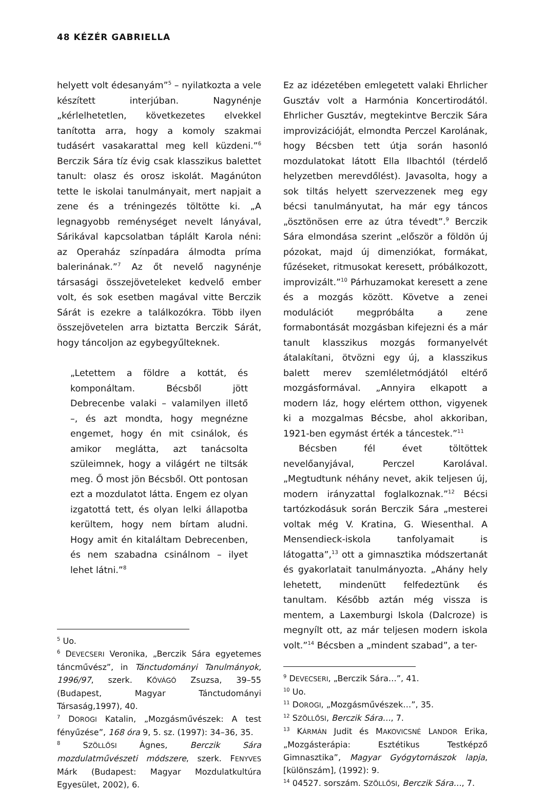48 KÉZÉR GABRIELLA
helyett volt édesanyám”<sup>5</sup> – nyilatkozta a vele készített interjúban. Nagynénje „kérlelhetetlen, következetes elvekkel tanította arra, hogy a komoly szakmai tudásért vasakarattal meg kell küzdeni.”<sup>6</sup> Berczik Sára tíz évig csak klasszikus balettet tanult: olasz és orosz iskolát. Magánúton tette le iskolai tanulmányait, mert napjait a zene és a tréningezés töltötte ki. „A legnagyobb reménységet nevelt lányával, Sárikával kapcsolatban táplált Karola néni: az Operaház színpadára álmodta príma balerinának.”<sup>7</sup> Az őt nevelő nagynénje társasági összejöveteleket kedvelő ember volt, és sok esetben magával vitte Berczik Sárát is ezekre a találkozókra. Több ilyen összejövetelen arra biztatta Berczik Sárát, hogy táncoljon az egybegyűlteknek.
„Letettem a földre a kottát, és komponáltam. Bécsből jött Debrecenbe valaki – valamilyen illető –, és azt mondta, hogy megnézne engemet, hogy én mit csinálok, és amikor meglátta, azt tanácsolta szüleimnek, hogy a világért ne tiltsák meg. Ő most jön Bécsből. Ott pontosan ezt a mozdulatot látta. Engem ez olyan izgatottá tett, és olyan lelki állapotba kerültem, hogy nem bírtam aludni. Hogy amit én kitaláltam Debrecenben, és nem szabadna csinálnom – ilyet lehet látni.”<sup>8</sup>
<sup>5</sup> Uo.
<sup>6</sup> DEVECSERI Veronika, „Berczik Sára egyetemes táncművész”, in Tánctudományi Tanulmányok, 1996/97, szerk. KŐVÁGÓ Zsuzsa, 39–55 (Budapest, Magyar Tánctudományi Társaság,1997), 40.
<sup>7</sup> DOROGI Katalin, „Mozgásművészek: A test fényűzése”, 168 óra 9, 5. sz. (1997): 34–36, 35.
<sup>8</sup> SZÖLLŐSI Ágnes, Berczik Sára mozdulatművészeti módszere, szerk. FENYVES Márk (Budapest: Magyar Mozdulatkultúra Egyesület, 2002), 6.
Ez az idézetében emlegetett valaki Ehrlicher Gusztáv volt a Harmónia Koncertirodától. Ehrlicher Gusztáv, megtekintve Berczik Sára improvizációját, elmondta Perczel Karolának, hogy Bécsben tett útja során hasonló mozdulatokat látott Ella Ilbachtól (térdelő helyzetben merevdőlést). Javasolta, hogy a sok tiltás helyett szervezzenek meg egy bécsi tanulmányutat, ha már egy táncos „ösztönösen erre az útra tévedt”.<sup>9</sup> Berczik Sára elmondása szerint „először a földön új pózokat, majd új dimenziókat, formákat, fűzéseket, ritmusokat keresett, próbálkozott, improvizált.”<sup>10</sup> Párhuzamokat keresett a zene és a mozgás között. Követve a zenei modulációt megpróbálta a zene formabontását mozgásban kifejezni és a már tanult klasszikus mozgás formanyelvét átalakítani, ötvözni egy új, a klasszikus balett merev szemléletmódjától eltérő mozgásformával. „Annyira elkapott a modern láz, hogy elértem otthon, vigyenek ki a mozgalmas Bécsbe, ahol akkoriban, 1921-ben egymást érték a táncestek.”<sup>11</sup>
Bécsben fél évet töltöttek nevelőanyjával, Perczel Karolával. „Megtudtunk néhány nevet, akik teljesen új, modern irányzattal foglalkoznak.”<sup>12</sup> Bécsi tartózkodásuk során Berczik Sára „mesterei voltak még V. Kratina, G. Wiesenthal. A Mensendieck-iskola tanfolyamait is látogatta”,<sup>13</sup> ott a gimnasztika módszertanát és gyakorlatait tanulmányozta. „Ahány hely lehetett, mindenütt felfedeztünk és tanultam. Később aztán még vissza is mentem, a Laxemburgi Iskola (Dalcroze) is megnyílt ott, az már teljesen modern iskola volt.”<sup>14</sup> Bécsben a „mindent szabad”, a ter-
<sup>9</sup> DEVECSERI, „Berczik Sára…”, 41.
<sup>10</sup> Uo.
<sup>11</sup> DOROGI, „Mozgásművészek…”, 35.
<sup>12</sup> SZÖLLŐSI, Berczik Sára…, 7.
<sup>13</sup> KÁRMÁN Judit és MAKOVICSNÉ LANDOR Erika, „Mozgásterápia: Esztétikus Testképző Gimnasztika”, Magyar Gyógytornászok lapja, [különszám], (1992): 9.
<sup>14</sup> 04527. sorszám. SZÖLLŐSI, Berczik Sára…, 7.